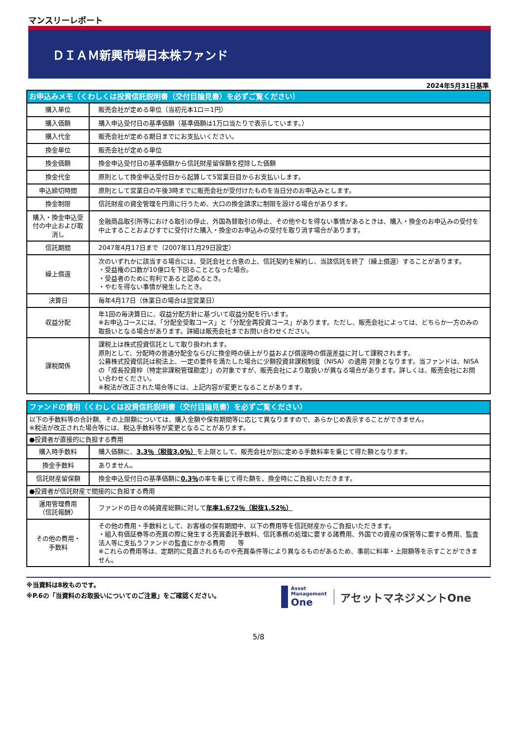マンスリーレポート
ＤＩＡＭ新興市場日本株ファンド
2024年5月31日基準
| お申込みメモ（くわしくは投資信託説明書（交付目論見書）を必ずご覧ください） | |
| 購入単位 | 販売会社が定める単位（当初元本1口＝1円） |
| 購入価額 | 購入申込受付日の基準価額（基準価額は1万口当たりで表示しています。） |
| 購入代金 | 販売会社が定める期日までにお支払いください。 |
| 換金単位 | 販売会社が定める単位 |
| 換金価額 | 換金申込受付日の基準価額から信託財産留保額を控除した価額 |
| 換金代金 | 原則として換金申込受付日から起算して5営業日目からお支払いします。 |
| 申込締切時間 | 原則として営業日の午後3時までに販売会社が受付けたものを当日分のお申込みとします。 |
| 換金制限 | 信託財産の資金管理を円滑に行うため、大口の換金請求に制限を設ける場合があります。 |
| 購入・換金申込受付の中止および取消し | 金融商品取引所等における取引の停止、外国為替取引の停止、その他やむを得ない事情があるときは、購入・換金のお申込みの受付を中止することおよびすでに受付けた購入・換金のお申込みの受付を取り消す場合があります。 |
| 信託期間 | 2047年4月17日まで（2007年11月29日設定） |
| 繰上償還 | 次のいずれかに該当する場合には、受託会社と合意の上、信託契約を解約し、当該信託を終了（繰上償還）することがあります。 ・受益権の口数が10億口を下回ることとなった場合。 ・受益者のために有利であると認めるとき。 ・やむを得ない事情が発生したとき。 |
| 決算日 | 毎年4月17日（休業日の場合は翌営業日） |
| 収益分配 | 年1回の毎決算日に、収益分配方針に基づいて収益分配を行います。 ※お申込コースには、「分配金受取コース」と「分配金再投資コース」があります。ただし、販売会社によっては、どちらか一方のみの取扱いとなる場合があります。詳細は販売会社までお問い合わせください。 |
| 課税関係 | 課税上は株式投資信託として取り扱われます。 原則として、分配時の普通分配金ならびに換金時の値上がり益および償還時の償還差益に対して課税されます。 公募株式投資信託は税法上、一定の要件を満たした場合に少額投資非課税制度（NISA）の適用 対象となります。当ファンドは、NISA の「成長投資枠（特定非課税管理勘定）」の対象ですが、販売会社により取扱いが異なる場合があります。詳しくは、販売会社にお問い合わせください。 ※税法が改正された場合等には、上記内容が変更となることがあります。 |
| ファンドの費用（くわしくは投資信託説明書（交付目論見書）を必ずご覧ください） | |
| 以下の手数料等の合計額、その上限額については、購入金額や保有期間等に応じて異なりますので、あらかじめ表示することができません。 ※税法が改正された場合等には、税込手数料等が変更となることがあります。 | |
| ●投資者が直接的に負担する費用 | |
| 購入時手数料 | 購入価額に、 3.3％（税抜3.0％） を上限として、販売会社が別に定める手数料率を乗じて得た額となります。 |
| 換金手数料 | ありません。 |
| 信託財産留保額 | 換金申込受付日の基準価額に 0.3％ の率を乗じて得た額を、換金時にご負担いただきます。 |
| ●投資者が信託財産で間接的に負担する費用 | |
| 運用管理費用 （信託報酬） | ファンドの日々の純資産総額に対して 年率1.672％（税抜1.52％） |
| その他の費用・ 手数料 | その他の費用・手数料として、お客様の保有期間中、以下の費用等を信託財産からご負担いただきます。 ・組入有価証券等の売買の際に発生する売買委託手数料、信託事務の処理に要する諸費用、外国での資産の保管等に要する費用、監査法人等に支払うファンドの監査にかかる費用 等 ※これらの費用等は、定期的に見直されるものや売買条件等により異なるものがあるため、事前に料率・上限額等を示すことができません。 |
※当資料は8枚ものです。
※P.6の「当資料のお取扱いについてのご注意」をご確認ください。
Asset
Management
One
アセットマネジメントOne
5/8